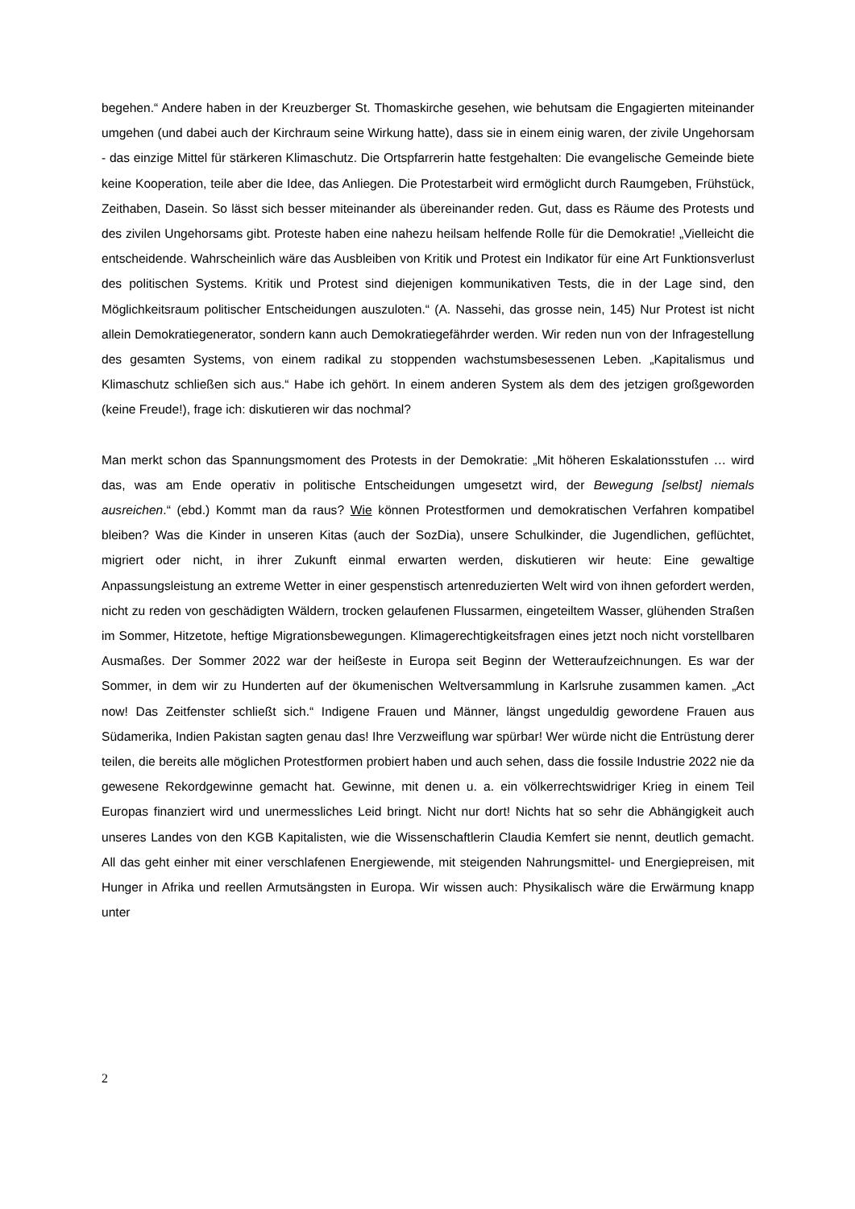begehen.“ Andere haben in der Kreuzberger St. Thomaskirche gesehen, wie behutsam die Engagierten miteinander umgehen (und dabei auch der Kirchraum seine Wirkung hatte), dass sie in einem einig waren, der zivile Ungehorsam - das einzige Mittel für stärkeren Klimaschutz. Die Ortspfarrerin hatte festgehalten: Die evangelische Gemeinde biete keine Kooperation, teile aber die Idee, das Anliegen. Die Protestarbeit wird ermöglicht durch Raumgeben, Frühstück, Zeithaben, Dasein. So lässt sich besser miteinander als übereinander reden. Gut, dass es Räume des Protests und des zivilen Ungehorsams gibt. Proteste haben eine nahezu heilsam helfende Rolle für die Demokratie! „Vielleicht die entscheidende. Wahrscheinlich wäre das Ausbleiben von Kritik und Protest ein Indikator für eine Art Funktionsverlust des politischen Systems. Kritik und Protest sind diejenigen kommunikativen Tests, die in der Lage sind, den Möglichkeitsraum politischer Entscheidungen auszuloten.“ (A. Nassehi, das grosse nein, 145) Nur Protest ist nicht allein Demokratiegenerator, sondern kann auch Demokratiegefährder werden. Wir reden nun von der Infragestellung des gesamten Systems, von einem radikal zu stoppenden wachstumsbesessenen Leben. „Kapitalismus und Klimaschutz schließen sich aus.“ Habe ich gehört. In einem anderen System als dem des jetzigen großgeworden (keine Freude!), frage ich: diskutieren wir das nochmal?
Man merkt schon das Spannungsmoment des Protests in der Demokratie: „Mit höheren Eskalationsstufen … wird das, was am Ende operativ in politische Entscheidungen umgesetzt wird, der Bewegung [selbst] niemals ausreichen.“ (ebd.) Kommt man da raus? Wie können Protestformen und demokratischen Verfahren kompatibel bleiben? Was die Kinder in unseren Kitas (auch der SozDia), unsere Schulkinder, die Jugendlichen, geflüchtet, migriert oder nicht, in ihrer Zukunft einmal erwarten werden, diskutieren wir heute: Eine gewaltige Anpassungsleistung an extreme Wetter in einer gespenstisch artenreduzierten Welt wird von ihnen gefordert werden, nicht zu reden von geschädigten Wäldern, trocken gelaufenen Flussarmen, eingeteiltem Wasser, glühenden Straßen im Sommer, Hitzetote, heftige Migrationsbewegungen. Klimagerechtigkeitsfragen eines jetzt noch nicht vorstellbaren Ausmaßes. Der Sommer 2022 war der heißeste in Europa seit Beginn der Wetteraufzeichnungen. Es war der Sommer, in dem wir zu Hunderten auf der ökumenischen Weltversammlung in Karlsruhe zusammen kamen. „Act now! Das Zeitfenster schließt sich.“ Indigene Frauen und Männer, längst ungeduldig gewordene Frauen aus Südamerika, Indien Pakistan sagten genau das! Ihre Verzweiflung war spürbar! Wer würde nicht die Entrüstung derer teilen, die bereits alle möglichen Protestformen probiert haben und auch sehen, dass die fossile Industrie 2022 nie da gewesene Rekordgewinne gemacht hat. Gewinne, mit denen u. a. ein völkerrechtswidriger Krieg in einem Teil Europas finanziert wird und unermessliches Leid bringt. Nicht nur dort! Nichts hat so sehr die Abhängigkeit auch unseres Landes von den KGB Kapitalisten, wie die Wissenschaftlerin Claudia Kemfert sie nennt, deutlich gemacht. All das geht einher mit einer verschlafenen Energiewende, mit steigenden Nahrungsmittel- und Energiepreisen, mit Hunger in Afrika und reellen Armutsängsten in Europa. Wir wissen auch: Physikalisch wäre die Erwärmung knapp unter
2